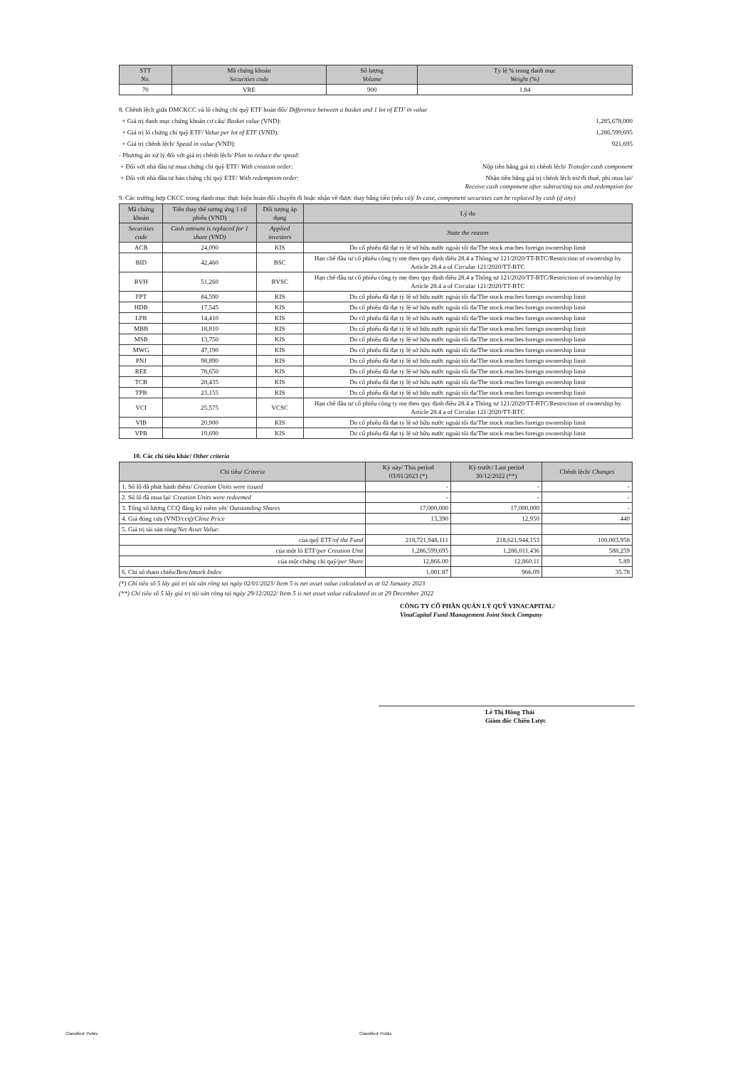| STT No. | Mã chứng khoán Securities code | Số lượng Volume | Tỷ lệ % trong danh mục Weight (%) |
| --- | --- | --- | --- |
| 70 | VRE | 900 | 1.84 |
8. Chênh lệch giữa DMCKCC và lô chứng chỉ quỹ ETF hoán đổi/ Difference between a basket and 1 lot of ETF in value
+ Giá trị danh mục chứng khoán cơ cấu/ Basket value (VND):
1,285,678,000
+ Giá trị lô chứng chỉ quỹ ETF/ Value per lot of ETF (VND):
1,286,599,695
+ Giá trị chênh lệch/ Spead in value (VND):
921,695
- Phương án xử lý đối với giá trị chênh lệch/ Plan to reduce the spead:
+ Đối với nhà đầu tư mua chứng chỉ quỹ ETF/ With creation order:
Nộp tiền bằng giá trị chênh lệch/ Transfer cash component
+ Đối với nhà đầu tư bán chứng chỉ quỹ ETF/ With redemption order:
Nhận tiền bằng giá trị chênh lệch trừ đi thuế, phí mua lại/
Receive cash component after subtracting tax and redemption fee
9. Các trường hợp CKCC trong danh mục thực hiện hoán đổi chuyển đi hoặc nhận về được thay bằng tiền (nếu có)/ In case, component securities can be replaced by cash (if any)
| Mã chứng khoán | Tiền thay thế tương ứng 1 cổ phiếu (VND) | Đối tượng áp dụng | Lý do |
| --- | --- | --- | --- |
| Securities code | Cash amount is replaced for 1 share (VND) | Applied investors | State the reason |
| ACB | 24,090 | KIS | Do cổ phiếu đã đạt tỷ lệ sở hữu nước ngoài tối đa/The stock reaches foreign ownership limit |
| BID | 42,460 | BSC | Hạn chế đầu tư cổ phiếu công ty mẹ theo quy định điều 28.4 a Thông tư 121/2020/TT-BTC/Restriction of ownership by Article 28.4 a of Circular 121/2020/TT-BTC |
| BVH | 51,260 | BVSC | Hạn chế đầu tư cổ phiếu công ty mẹ theo quy định điều 28.4 a Thông tư 121/2020/TT-BTC/Restriction of ownership by Article 28.4 a of Circular 121/2020/TT-BTC |
| FPT | 84,590 | KIS | Do cổ phiếu đã đạt tỷ lệ sở hữu nước ngoài tối đa/The stock reaches foreign ownership limit |
| HDB | 17,545 | KIS | Do cổ phiếu đã đạt tỷ lệ sở hữu nước ngoài tối đa/The stock reaches foreign ownership limit |
| LPB | 14,410 | KIS | Do cổ phiếu đã đạt tỷ lệ sở hữu nước ngoài tối đa/The stock reaches foreign ownership limit |
| MBB | 18,810 | KIS | Do cổ phiếu đã đạt tỷ lệ sở hữu nước ngoài tối đa/The stock reaches foreign ownership limit |
| MSB | 13,750 | KIS | Do cổ phiếu đã đạt tỷ lệ sở hữu nước ngoài tối đa/The stock reaches foreign ownership limit |
| MWG | 47,190 | KIS | Do cổ phiếu đã đạt tỷ lệ sở hữu nước ngoài tối đa/The stock reaches foreign ownership limit |
| PNJ | 98,890 | KIS | Do cổ phiếu đã đạt tỷ lệ sở hữu nước ngoài tối đa/The stock reaches foreign ownership limit |
| REE | 78,650 | KIS | Do cổ phiếu đã đạt tỷ lệ sở hữu nước ngoài tối đa/The stock reaches foreign ownership limit |
| TCB | 28,435 | KIS | Do cổ phiếu đã đạt tỷ lệ sở hữu nước ngoài tối đa/The stock reaches foreign ownership limit |
| TPB | 23,155 | KIS | Do cổ phiếu đã đạt tỷ lệ sở hữu nước ngoài tối đa/The stock reaches foreign ownership limit |
| VCI | 25,575 | VCSC | Hạn chế đầu tư cổ phiếu công ty mẹ theo quy định điều 28.4 a Thông tư 121/2020/TT-BTC/Restriction of ownership by Article 28.4 a of Circular 121/2020/TT-BTC |
| VIB | 20,900 | KIS | Do cổ phiếu đã đạt tỷ lệ sở hữu nước ngoài tối đa/The stock reaches foreign ownership limit |
| VPB | 19,690 | KIS | Do cổ phiếu đã đạt tỷ lệ sở hữu nước ngoài tối đa/The stock reaches foreign ownership limit |
10. Các chỉ tiêu khác/ Other criteria
| Chỉ tiêu/ Criteria | Kỳ này/ This period 03/01/2023 (*) | Kỳ trước/ Last period 30/12/2022 (**) | Chênh lệch/ Changes |
| --- | --- | --- | --- |
| 1. Số lô đã phát hành thêm/ Creation Units were issued | - | - | - |
| 2. Số lô đã mua lại/ Creation Units were redeemed | - | - | - |
| 3. Tổng số lượng CCQ đăng ký niêm yết/ Outstanding Shares | 17,000,000 | 17,000,000 | - |
| 4. Giá đóng cửa (VND/ccq)/ Close Price | 13,390 | 12,950 | 440 |
| 5. Giá trị tài sản ròng/ Net Asset Value : | | | |
| của quỹ ETF/ of the Fund | 218,721,948,111 | 218,621,944,153 | 100,003,958 |
| của một lô ETF/ per Creation Unit | 1,286,599,695 | 1,286,011,436 | 588,259 |
| của một chứng chỉ quỹ/ per Share | 12,866.00 | 12,860.11 | 5.89 |
| 6. Chỉ số tham chiếu/ Benchmark Index | 1,001.87 | 966.09 | 35.78 |
(*) Chỉ tiêu số 5 lấy giá trị tài sản ròng tại ngày 02/01/2023/ Item 5 is net asset value calculated as at 02 January 2023
(**) Chỉ tiêu số 5 lấy giá trị tài sản ròng tại ngày 29/12/2022/ Item 5 is net asset value calculated as at 29 December 2022
CÔNG TY CỔ PHẦN QUẢN LÝ QUỸ VINACAPITAL/
VinaCapital Fund Management Joint Stock Company
Lê Thị Hồng Thái
Giám đốc Chiến Lược
Classified: Public Classified: Public